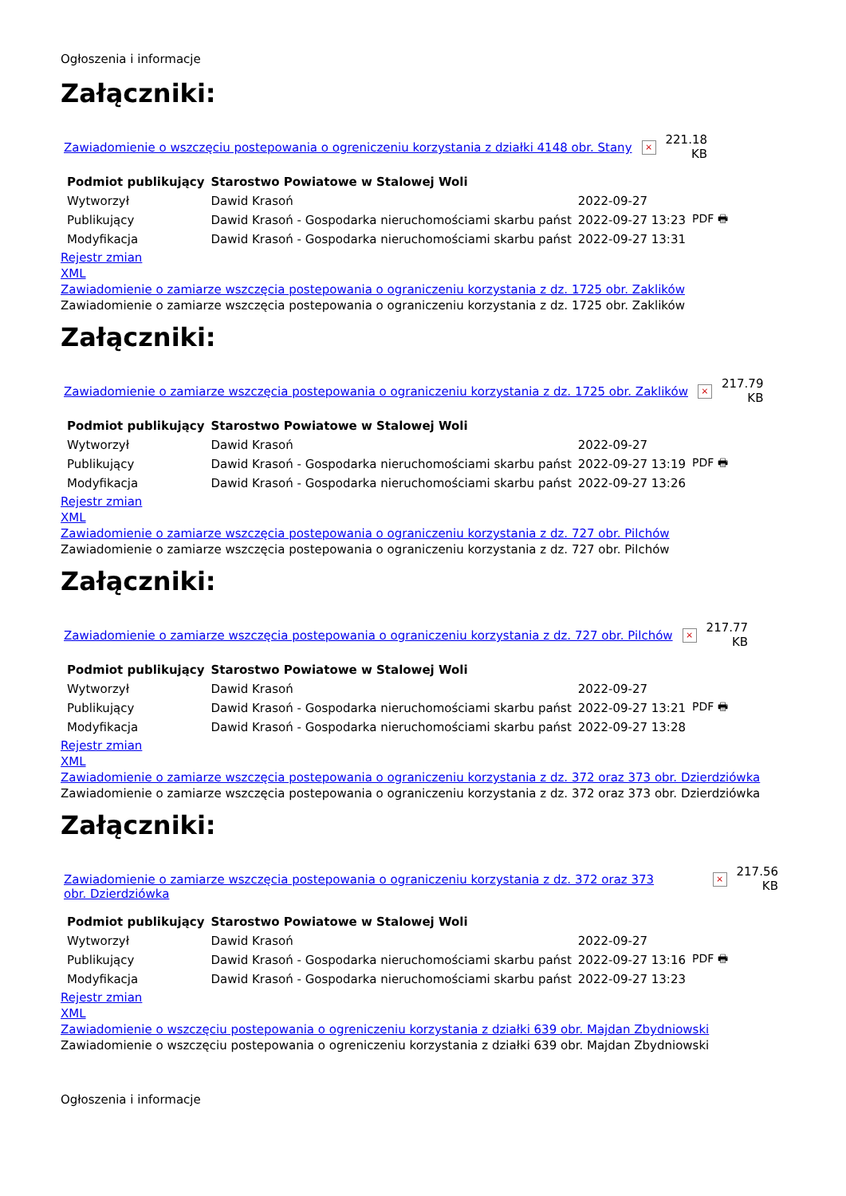Ogłoszenia i informacje
Załączniki:
Zawiadomienie o wszczęciu postepowania o ogreniczeniu korzystania z działki 4148 obr. Stany × 221.18
KB
| Podmiot publikujący | Starostwo Powiatowe w Stalowej Woli | | |
| Wytworzył | Dawid Krasoń | 2022-09-27 | PDF 🖶 |
| Publikujący | Dawid Krasoń - Gospodarka nieruchomościami skarbu państ | 2022-09-27 13:23 | |
| Modyfikacja | Dawid Krasoń - Gospodarka nieruchomościami skarbu państ | 2022-09-27 13:31 | |
Rejestr zmian
XML
Zawiadomienie o zamiarze wszczęcia postepowania o ograniczeniu korzystania z dz. 1725 obr. Zaklików
Zawiadomienie o zamiarze wszczęcia postepowania o ograniczeniu korzystania z dz. 1725 obr. Zaklików
Załączniki:
Zawiadomienie o zamiarze wszczęcia postepowania o ograniczeniu korzystania z dz. 1725 obr. Zaklików × 217.79
KB
| Podmiot publikujący | Starostwo Powiatowe w Stalowej Woli | | |
| Wytworzył | Dawid Krasoń | 2022-09-27 | PDF 🖶 |
| Publikujący | Dawid Krasoń - Gospodarka nieruchomościami skarbu państ | 2022-09-27 13:19 | |
| Modyfikacja | Dawid Krasoń - Gospodarka nieruchomościami skarbu państ | 2022-09-27 13:26 | |
Rejestr zmian
XML
Zawiadomienie o zamiarze wszczęcia postepowania o ograniczeniu korzystania z dz. 727 obr. Pilchów
Zawiadomienie o zamiarze wszczęcia postepowania o ograniczeniu korzystania z dz. 727 obr. Pilchów
Załączniki:
Zawiadomienie o zamiarze wszczęcia postepowania o ograniczeniu korzystania z dz. 727 obr. Pilchów × 217.77
KB
| Podmiot publikujący | Starostwo Powiatowe w Stalowej Woli | | |
| Wytworzył | Dawid Krasoń | 2022-09-27 | PDF 🖶 |
| Publikujący | Dawid Krasoń - Gospodarka nieruchomościami skarbu państ | 2022-09-27 13:21 | |
| Modyfikacja | Dawid Krasoń - Gospodarka nieruchomościami skarbu państ | 2022-09-27 13:28 | |
Rejestr zmian
XML
Zawiadomienie o zamiarze wszczęcia postepowania o ograniczeniu korzystania z dz. 372 oraz 373 obr. Dzierdziówka
Zawiadomienie o zamiarze wszczęcia postepowania o ograniczeniu korzystania z dz. 372 oraz 373 obr. Dzierdziówka
Załączniki:
Zawiadomienie o zamiarze wszczęcia postepowania o ograniczeniu korzystania z dz. 372 oraz 373 obr. Dzierdziówka × 217.56
KB
| Podmiot publikujący | Starostwo Powiatowe w Stalowej Woli | | |
| Wytworzył | Dawid Krasoń | 2022-09-27 | PDF 🖶 |
| Publikujący | Dawid Krasoń - Gospodarka nieruchomościami skarbu państ | 2022-09-27 13:16 | |
| Modyfikacja | Dawid Krasoń - Gospodarka nieruchomościami skarbu państ | 2022-09-27 13:23 | |
Rejestr zmian
XML
Zawiadomienie o wszczęciu postepowania o ogreniczeniu korzystania z działki 639 obr. Majdan Zbydniowski
Zawiadomienie o wszczęciu postepowania o ogreniczeniu korzystania z działki 639 obr. Majdan Zbydniowski
Ogłoszenia i informacje